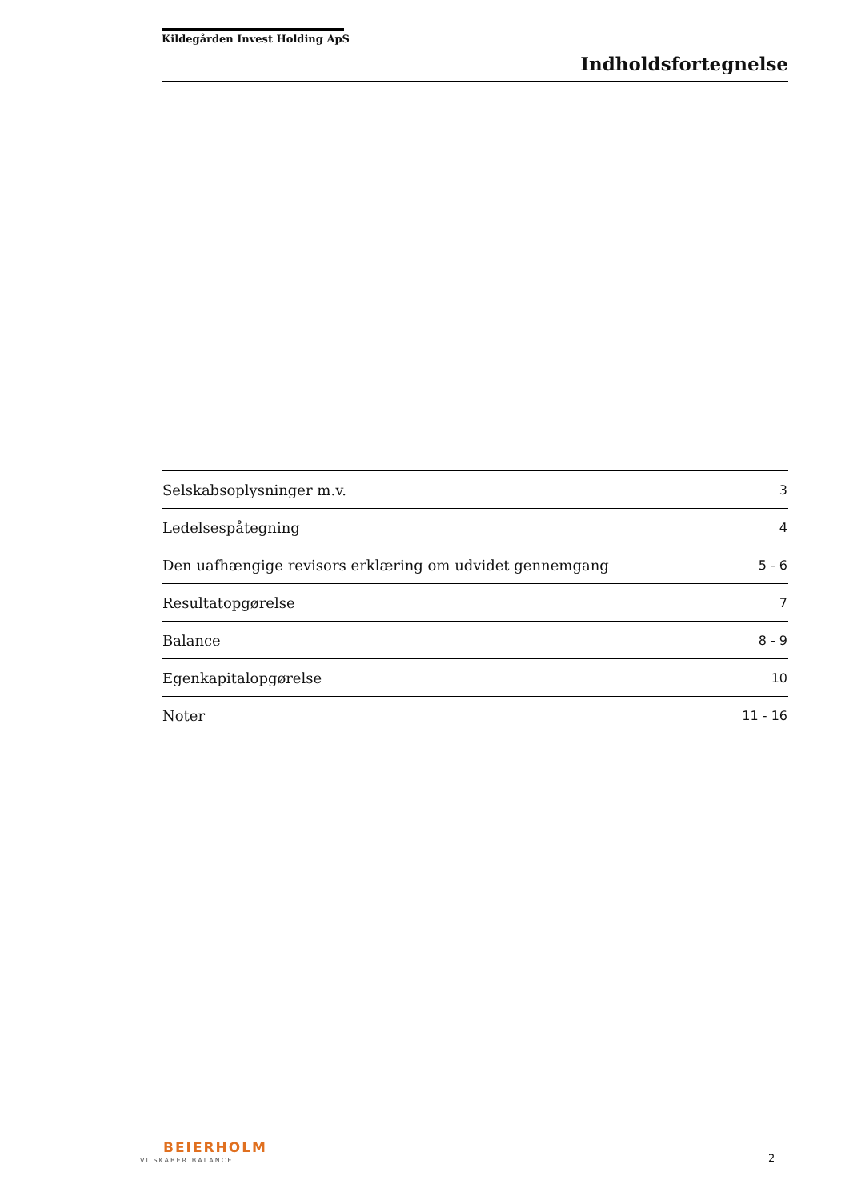Kildegården Invest Holding ApS
Indholdsfortegnelse
| Selskabsoplysninger m.v. | 3 |
| Ledelsespåtegning | 4 |
| Den uafhængige revisors erklæring om udvidet gennemgang | 5 - 6 |
| Resultatopgørelse | 7 |
| Balance | 8 - 9 |
| Egenkapitalopgørelse | 10 |
| Noter | 11 - 16 |
BEIERHOLM
VI SKABER BALANCE 2